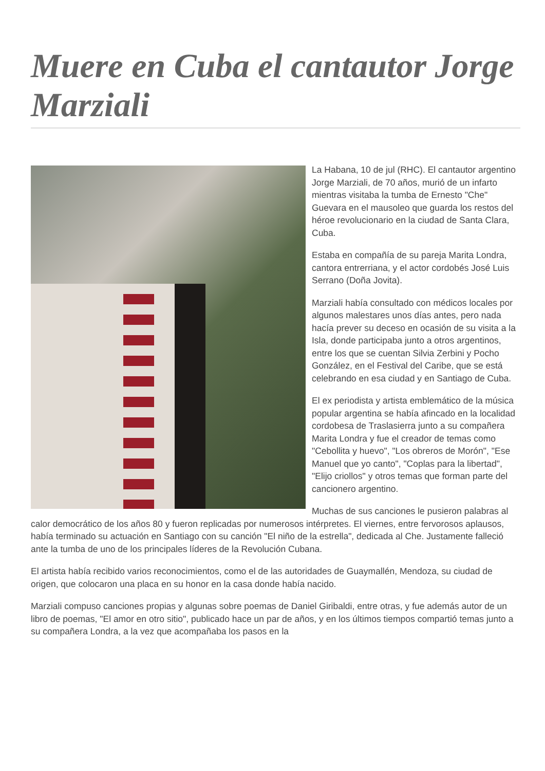Muere en Cuba el cantautor Jorge Marziali
La Habana, 10 de jul (RHC). El cantautor argentino Jorge Marziali, de 70 años, murió de un infarto mientras visitaba la tumba de Ernesto "Che" Guevara en el mausoleo que guarda los restos del héroe revolucionario en la ciudad de Santa Clara, Cuba.
Estaba en compañía de su pareja Marita Londra, cantora entrerriana, y el actor cordobés José Luis Serrano (Doña Jovita).
Marziali había consultado con médicos locales por algunos malestares unos días antes, pero nada hacía prever su deceso en ocasión de su visita a la Isla, donde participaba junto a otros argentinos, entre los que se cuentan Silvia Zerbini y Pocho González, en el Festival del Caribe, que se está celebrando en esa ciudad y en Santiago de Cuba.
El ex periodista y artista emblemático de la música popular argentina se había afincado en la localidad cordobesa de Traslasierra junto a su compañera Marita Londra y fue el creador de temas como "Cebollita y huevo", "Los obreros de Morón", "Ese Manuel que yo canto", "Coplas para la libertad", "Elijo criollos" y otros temas que forman parte del cancionero argentino.
Muchas de sus canciones le pusieron palabras al calor democrático de los años 80 y fueron replicadas por numerosos intérpretes. El viernes, entre fervorosos aplausos, había terminado su actuación en Santiago con su canción "El niño de la estrella", dedicada al Che. Justamente falleció ante la tumba de uno de los principales líderes de la Revolución Cubana.
El artista había recibido varios reconocimientos, como el de las autoridades de Guaymallén, Mendoza, su ciudad de origen, que colocaron una placa en su honor en la casa donde había nacido.
Marziali compuso canciones propias y algunas sobre poemas de Daniel Giribaldi, entre otras, y fue además autor de un libro de poemas, "El amor en otro sitio", publicado hace un par de años, y en los últimos tiempos compartió temas junto a su compañera Londra, a la vez que acompañaba los pasos en la